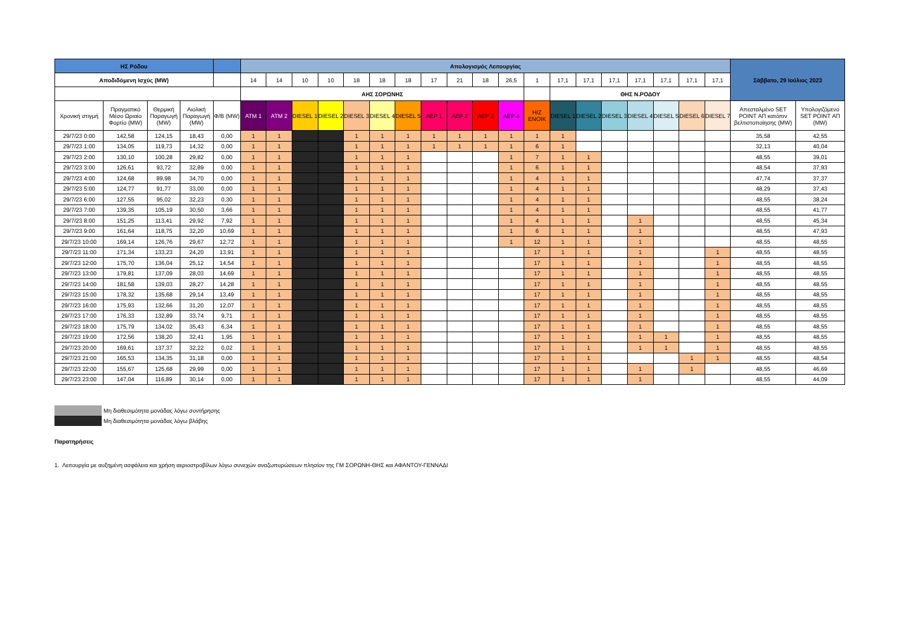| ΗΣ Ρόδου | | | | | Απολογισμός Λειτουργίας | | | | | | | | | | | | | | | | | | | Σάββατο, 29 Ιούλιος 2023 | |
| --- | --- | --- | --- | --- | --- | --- | --- | --- | --- | --- | --- | --- | --- | --- | --- | --- | --- | --- | --- | --- | --- | --- | --- | --- | --- |
| Αποδιδόμενη Ισχύς (MW) | | | | | 14 | 14 | 10 | 10 | 18 | 18 | 18 | 17 | 21 | 18 | 26,5 | 1 | 17,1 | 17,1 | 17,1 | 17,1 | 17,1 | 17,1 | 17,1 | | |
| | | | | | ΑΗΣ ΣΟΡΩΝΗΣ | | | | | | | | | | | | ΘΗΣ Ν.ΡΟΔΟΥ | | | | | | | | |
| Χρονική στιγμή | Πραγματικό Μέσο Ωριαίο Φορτίο (MW) | Θερμική Παραγωγή (MW) | Αιολική Παραγωγή (MW) | Φ/Β (MW) | ATM 1 | ATM 2 | DIESEL 1 | DIESEL 2 | DIESEL 3 | DIESEL 4 | DIESEL 5 | ΑΕΡ 1 | ΑΕΡ 2 | ΑΕΡ 3 | ΑΕΡ 4 | H/Z ΕΝΟΙΚ | DIESEL 1 | DIESEL 2 | DIESEL 3 | DIESEL 4 | DIESEL 5 | DIESEL 6 | DIESEL 7 | Απεσταλμένο SET POINT ΑΠ κατόπιν βελτιστοποίησης (MW) | Υπολογιζόμενο SET POINT ΑΠ (MW) |
| 29/7/23 0:00 | 142,58 | 124,15 | 18,43 | 0,00 | 1 | 1 | | | 1 | 1 | 1 | 1 | 1 | 1 | 1 | 1 | 1 | | | | | | | 35,58 | 42,55 |
| 29/7/23 1:00 | 134,05 | 119,73 | 14,32 | 0,00 | 1 | 1 | | | 1 | 1 | 1 | 1 | 1 | 1 | 1 | 6 | 1 | | | | | | | 32,13 | 40,04 |
| 29/7/23 2:00 | 130,10 | 100,28 | 29,82 | 0,00 | 1 | 1 | | | 1 | 1 | 1 | | | | 1 | 7 | 1 | 1 | | | | | | 48,55 | 39,01 |
| 29/7/23 3:00 | 126,61 | 93,72 | 32,89 | 0,00 | 1 | 1 | | | 1 | 1 | 1 | | | | 1 | 6 | 1 | 1 | | | | | | 48,54 | 37,93 |
| 29/7/23 4:00 | 124,68 | 89,98 | 34,70 | 0,00 | 1 | 1 | | | 1 | 1 | 1 | | | | 1 | 4 | 1 | 1 | | | | | | 47,74 | 37,37 |
| 29/7/23 5:00 | 124,77 | 91,77 | 33,00 | 0,00 | 1 | 1 | | | 1 | 1 | 1 | | | | 1 | 4 | 1 | 1 | | | | | | 48,29 | 37,43 |
| 29/7/23 6:00 | 127,55 | 95,02 | 32,23 | 0,30 | 1 | 1 | | | 1 | 1 | 1 | | | | 1 | 4 | 1 | 1 | | | | | | 48,55 | 38,24 |
| 29/7/23 7:00 | 139,35 | 105,19 | 30,50 | 3,66 | 1 | 1 | | | 1 | 1 | 1 | | | | 1 | 4 | 1 | 1 | | | | | | 48,55 | 41,77 |
| 29/7/23 8:00 | 151,25 | 113,41 | 29,92 | 7,92 | 1 | 1 | | | 1 | 1 | 1 | | | | 1 | 4 | 1 | 1 | | 1 | | | | 48,55 | 45,34 |
| 29/7/23 9:00 | 161,64 | 118,75 | 32,20 | 10,69 | 1 | 1 | | | 1 | 1 | 1 | | | | 1 | 6 | 1 | 1 | | 1 | | | | 48,55 | 47,93 |
| 29/7/23 10:00 | 169,14 | 126,76 | 29,67 | 12,72 | 1 | 1 | | | 1 | 1 | 1 | | | | 1 | 12 | 1 | 1 | | 1 | | | | 48,55 | 48,55 |
| 29/7/23 11:00 | 171,34 | 133,23 | 24,20 | 13,91 | 1 | 1 | | | 1 | 1 | 1 | | | | | 17 | 1 | 1 | | 1 | | | 1 | 48,55 | 48,55 |
| 29/7/23 12:00 | 175,70 | 136,04 | 25,12 | 14,54 | 1 | 1 | | | 1 | 1 | 1 | | | | | 17 | 1 | 1 | | 1 | | | 1 | 48,55 | 48,55 |
| 29/7/23 13:00 | 179,81 | 137,09 | 28,03 | 14,69 | 1 | 1 | | | 1 | 1 | 1 | | | | | 17 | 1 | 1 | | 1 | | | 1 | 48,55 | 48,55 |
| 29/7/23 14:00 | 181,58 | 139,03 | 28,27 | 14,28 | 1 | 1 | | | 1 | 1 | 1 | | | | | 17 | 1 | 1 | | 1 | | | 1 | 48,55 | 48,55 |
| 29/7/23 15:00 | 178,32 | 135,68 | 29,14 | 13,49 | 1 | 1 | | | 1 | 1 | 1 | | | | | 17 | 1 | 1 | | 1 | | | 1 | 48,55 | 48,55 |
| 29/7/23 16:00 | 175,93 | 132,66 | 31,20 | 12,07 | 1 | 1 | | | 1 | 1 | 1 | | | | | 17 | 1 | 1 | | 1 | | | 1 | 48,55 | 48,55 |
| 29/7/23 17:00 | 176,33 | 132,89 | 33,74 | 9,71 | 1 | 1 | | | 1 | 1 | 1 | | | | | 17 | 1 | 1 | | 1 | | | 1 | 48,55 | 48,55 |
| 29/7/23 18:00 | 175,79 | 134,02 | 35,43 | 6,34 | 1 | 1 | | | 1 | 1 | 1 | | | | | 17 | 1 | 1 | | 1 | | | 1 | 48,55 | 48,55 |
| 29/7/23 19:00 | 172,56 | 138,20 | 32,41 | 1,95 | 1 | 1 | | | 1 | 1 | 1 | | | | | 17 | 1 | 1 | | 1 | 1 | | 1 | 48,55 | 48,55 |
| 29/7/23 20:00 | 169,61 | 137,37 | 32,22 | 0,02 | 1 | 1 | | | 1 | 1 | 1 | | | | | 17 | 1 | 1 | | 1 | 1 | | 1 | 48,55 | 48,55 |
| 29/7/23 21:00 | 165,53 | 134,35 | 31,18 | 0,00 | 1 | 1 | | | 1 | 1 | 1 | | | | | 17 | 1 | 1 | | | | 1 | 1 | 48,55 | 48,54 |
| 29/7/23 22:00 | 155,67 | 125,68 | 29,99 | 0,00 | 1 | 1 | | | 1 | 1 | 1 | | | | | 17 | 1 | 1 | | 1 | | 1 | | 48,55 | 46,69 |
| 29/7/23 23:00 | 147,04 | 116,89 | 30,14 | 0,00 | 1 | 1 | | | 1 | 1 | 1 | | | | | 17 | 1 | 1 | | 1 | | | | 48,55 | 44,09 |
Μη διαθεσιμότητα μονάδας λόγω συντήρησης
Μη διαθεσιμότητα μονάδας λόγω βλάβης
Παρατηρήσεις
1. Λειτουργία με αυξημένη ασφάλεια και χρήση αεριοστροβίλων λόγω συνεχών αναζωπυρώσεων πλησίον της ΓΜ ΣΟΡΩΝΗ-ΘΗΣ και ΑΦΑΝΤΟΥ-ΓΕΝΝΑΔΙ